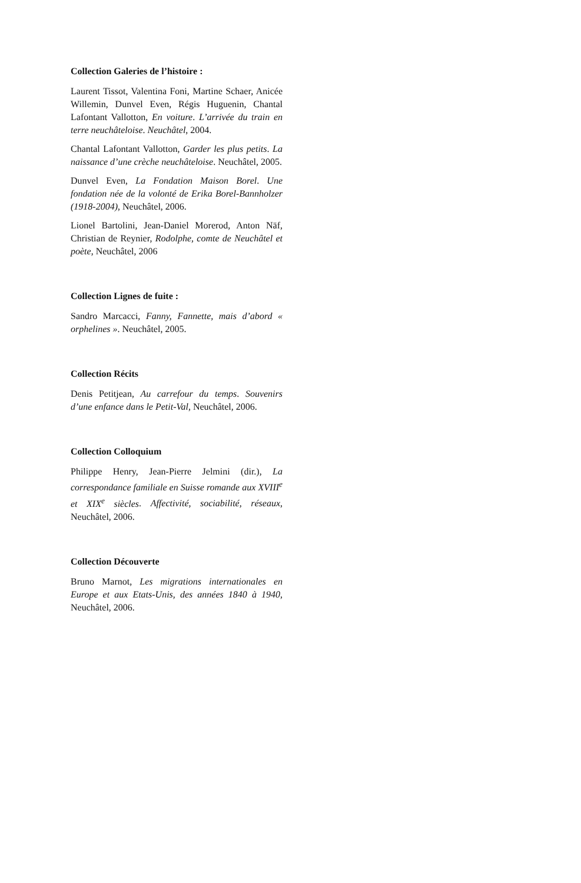Collection Galeries de l’histoire :
Laurent Tissot, Valentina Foni, Martine Schaer, Anicée Willemin, Dunvel Even, Régis Huguenin, Chantal Lafontant Vallotton, En voiture. L’arrivée du train en terre neuchâteloise. Neuchâtel, 2004.
Chantal Lafontant Vallotton, Garder les plus petits. La naissance d’une crèche neuchâteloise. Neuchâtel, 2005.
Dunvel Even, La Fondation Maison Borel. Une fondation née de la volonté de Erika Borel-Bannholzer (1918-2004), Neuchâtel, 2006.
Lionel Bartolini, Jean-Daniel Morerod, Anton Näf, Christian de Reynier, Rodolphe, comte de Neuchâtel et poète, Neuchâtel, 2006
Collection Lignes de fuite :
Sandro Marcacci, Fanny, Fannette, mais d’abord « orphelines ». Neuchâtel, 2005.
Collection Récits
Denis Petitjean, Au carrefour du temps. Souvenirs d’une enfance dans le Petit-Val, Neuchâtel, 2006.
Collection Colloquium
Philippe Henry, Jean-Pierre Jelmini (dir.), La correspondance familiale en Suisse romande aux XVIII<sup>e</sup> et XIX<sup>e</sup> siècles. Affectivité, sociabilité, réseaux, Neuchâtel, 2006.
Collection Découverte
Bruno Marnot, Les migrations internationales en Europe et aux Etats-Unis, des années 1840 à 1940, Neuchâtel, 2006.